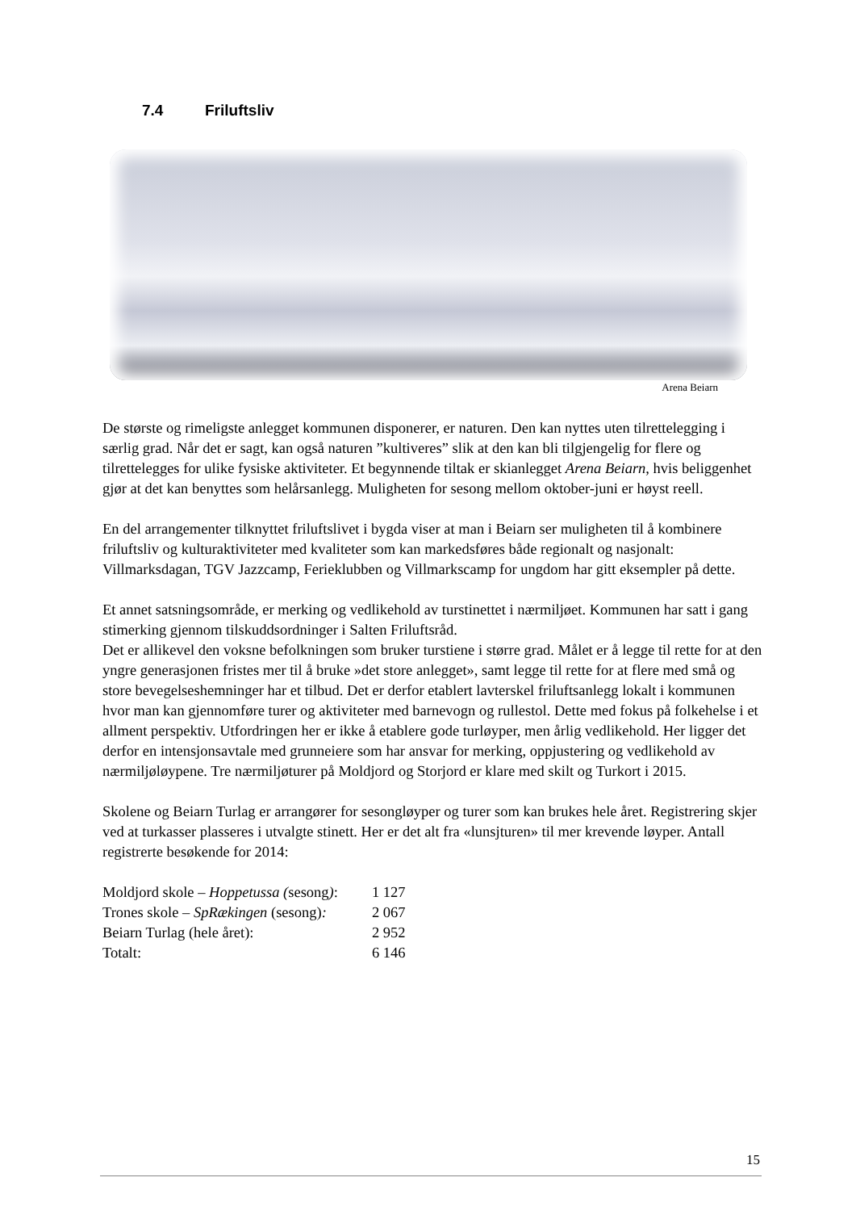7.4 Friluftsliv
Arena Beiarn
De største og rimeligste anlegget kommunen disponerer, er naturen. Den kan nyttes uten tilrettelegging i særlig grad. Når det er sagt, kan også naturen ”kultiveres” slik at den kan bli tilgjengelig for flere og tilrettelegges for ulike fysiske aktiviteter. Et begynnende tiltak er skianlegget Arena Beiarn, hvis beliggenhet gjør at det kan benyttes som helårsanlegg. Muligheten for sesong mellom oktober-juni er høyst reell.
En del arrangementer tilknyttet friluftslivet i bygda viser at man i Beiarn ser muligheten til å kombinere friluftsliv og kulturaktiviteter med kvaliteter som kan markedsføres både regionalt og nasjonalt: Villmarksdagan, TGV Jazzcamp, Ferieklubben og Villmarkscamp for ungdom har gitt eksempler på dette.
Et annet satsningsområde, er merking og vedlikehold av turstinettet i nærmiljøet. Kommunen har satt i gang stimerking gjennom tilskuddsordninger i Salten Friluftsråd.
Det er allikevel den voksne befolkningen som bruker turstiene i større grad. Målet er å legge til rette for at den yngre generasjonen fristes mer til å bruke »det store anlegget», samt legge til rette for at flere med små og store bevegelseshemninger har et tilbud. Det er derfor etablert lavterskel friluftsanlegg lokalt i kommunen hvor man kan gjennomføre turer og aktiviteter med barnevogn og rullestol. Dette med fokus på folkehelse i et allment perspektiv. Utfordringen her er ikke å etablere gode turløyper, men årlig vedlikehold. Her ligger det derfor en intensjonsavtale med grunneiere som har ansvar for merking, oppjustering og vedlikehold av nærmiljøløypene. Tre nærmiljøturer på Moldjord og Storjord er klare med skilt og Turkort i 2015.
Skolene og Beiarn Turlag er arrangører for sesongløyper og turer som kan brukes hele året. Registrering skjer ved at turkasser plasseres i utvalgte stinett. Her er det alt fra «lunsjturen» til mer krevende løyper. Antall registrerte besøkende for 2014:
| Moldjord skole – Hoppetussa ( sesong ) : | 1 127 |
| Trones skole – SpRækingen (sesong) : | 2 067 |
| Beiarn Turlag (hele året): | 2 952 |
| Totalt: | 6 146 |
15